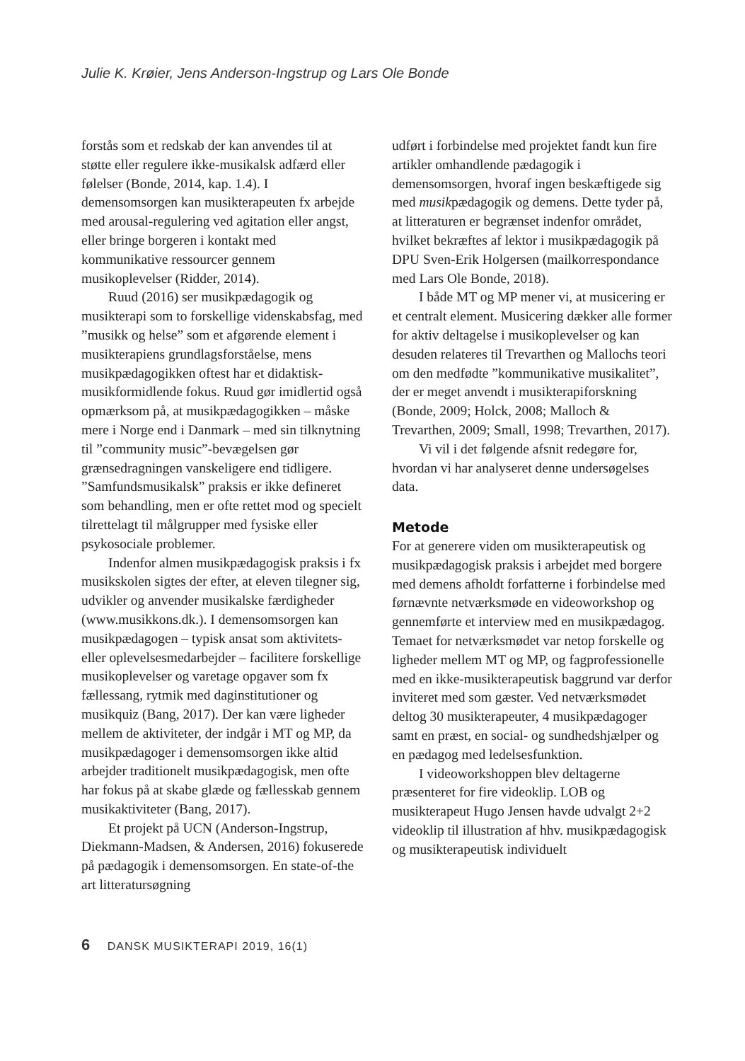Julie K. Krøier, Jens Anderson-Ingstrup og Lars Ole Bonde
forstås som et redskab der kan anvendes til at støtte eller regulere ikke-musikalsk adfærd eller følelser (Bonde, 2014, kap. 1.4). I demensomsorgen kan musikterapeuten fx arbejde med arousal-regulering ved agitation eller angst, eller bringe borgeren i kontakt med kommunikative ressourcer gennem musikoplevelser (Ridder, 2014).
Ruud (2016) ser musikpædagogik og musikterapi som to forskellige videnskabsfag, med ”musikk og helse” som et afgørende element i musikterapiens grundlagsforståelse, mens musikpædagogikken oftest har et didaktisk-musikformidlende fokus. Ruud gør imidlertid også opmærksom på, at musikpædagogikken – måske mere i Norge end i Danmark – med sin tilknytning til ”community music”-bevægelsen gør grænsedragningen vanskeligere end tidligere. ”Samfundsmusikalsk” praksis er ikke defineret som behandling, men er ofte rettet mod og specielt tilrettelagt til målgrupper med fysiske eller psykosociale problemer.
Indenfor almen musikpædagogisk praksis i fx musikskolen sigtes der efter, at eleven tilegner sig, udvikler og anvender musikalske færdigheder (www.musikkons.dk.). I demensomsorgen kan musikpædagogen – typisk ansat som aktivitets- eller oplevelsesmedarbejder – facilitere forskellige musikoplevelser og varetage opgaver som fx fællessang, rytmik med daginstitutioner og musikquiz (Bang, 2017). Der kan være ligheder mellem de aktiviteter, der indgår i MT og MP, da musikpædagoger i demensomsorgen ikke altid arbejder traditionelt musikpædagogisk, men ofte har fokus på at skabe glæde og fællesskab gennem musikaktiviteter (Bang, 2017).
Et projekt på UCN (Anderson-Ingstrup, Diekmann-Madsen, & Andersen, 2016) fokuserede på pædagogik i demensomsorgen. En state-of-the art litteratursøgning
udført i forbindelse med projektet fandt kun fire artikler omhandlende pædagogik i demensomsorgen, hvoraf ingen beskæftigede sig med musikpædagogik og demens. Dette tyder på, at litteraturen er begrænset indenfor området, hvilket bekræftes af lektor i musikpædagogik på DPU Sven-Erik Holgersen (mailkorrespondance med Lars Ole Bonde, 2018).
I både MT og MP mener vi, at musicering er et centralt element. Musicering dækker alle former for aktiv deltagelse i musikoplevelser og kan desuden relateres til Trevarthen og Mallochs teori om den medfødte ”kommunikative musikalitet”, der er meget anvendt i musikterapiforskning (Bonde, 2009; Holck, 2008; Malloch & Trevarthen, 2009; Small, 1998; Trevarthen, 2017).
Vi vil i det følgende afsnit redegøre for, hvordan vi har analyseret denne undersøgelses data.
Metode
For at generere viden om musikterapeutisk og musikpædagogisk praksis i arbejdet med borgere med demens afholdt forfatterne i forbindelse med førnævnte netværksmøde en videoworkshop og gennemførte et interview med en musikpædagog. Temaet for netværksmødet var netop forskelle og ligheder mellem MT og MP, og fagprofessionelle med en ikke-musikterapeutisk baggrund var derfor inviteret med som gæster. Ved netværksmødet deltog 30 musikterapeuter, 4 musikpædagoger samt en præst, en social- og sundhedshjælper og en pædagog med ledelsesfunktion.
I videoworkshoppen blev deltagerne præsenteret for fire videoklip. LOB og musikterapeut Hugo Jensen havde udvalgt 2+2 videoklip til illustration af hhv. musikpædagogisk og musikterapeutisk individuelt
6 DANSK MUSIKTERAPI 2019, 16(1)